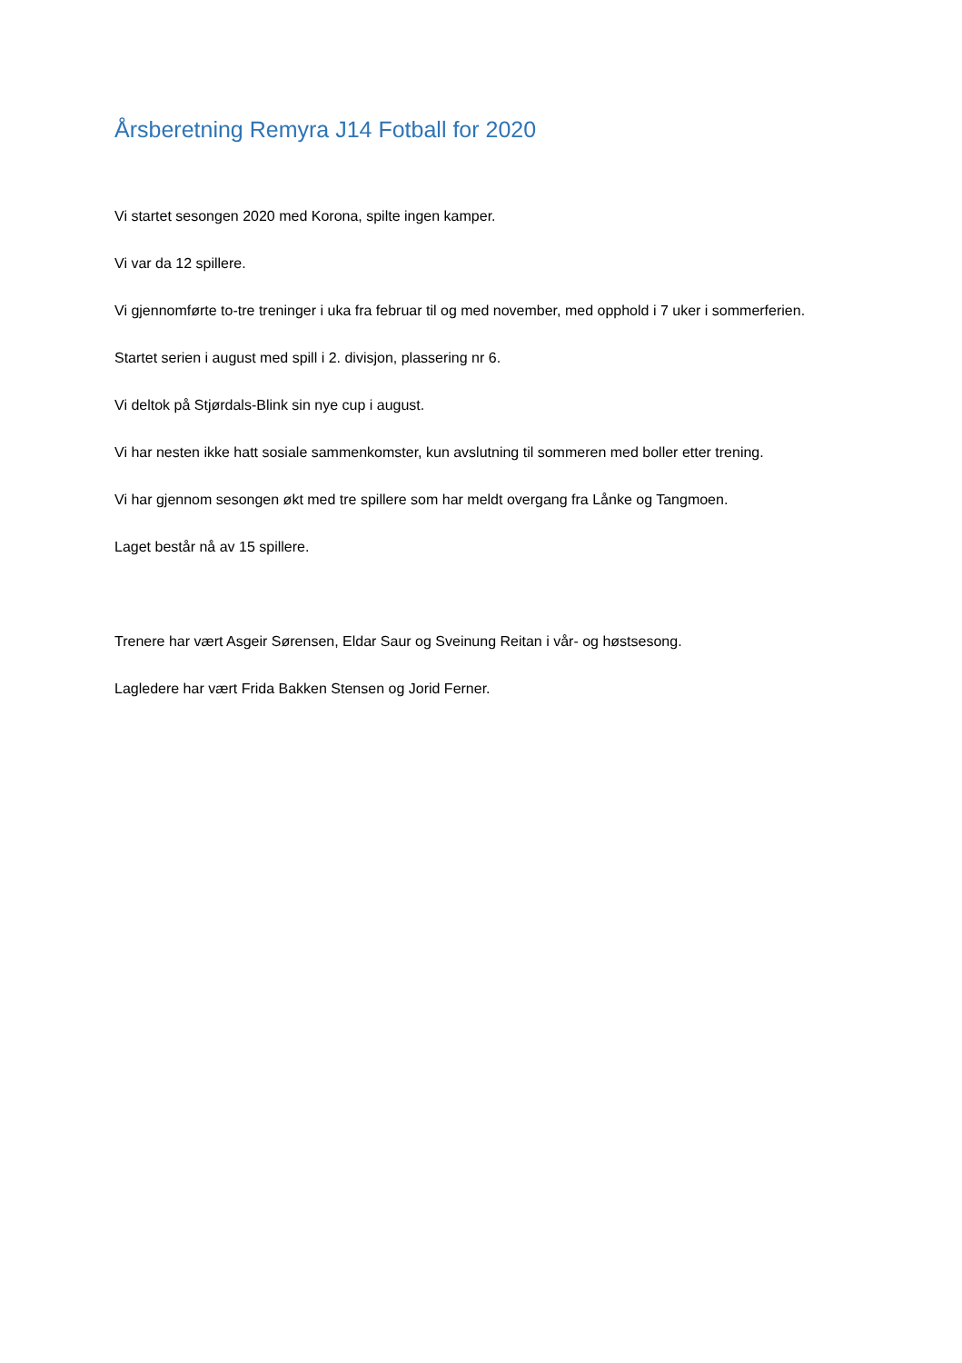Årsberetning Remyra J14 Fotball for 2020
Vi startet sesongen 2020 med Korona, spilte ingen kamper.
Vi var da 12 spillere.
Vi gjennomførte to-tre treninger i uka fra februar til og med november, med opphold i 7 uker i sommerferien.
Startet serien i august med spill i 2. divisjon, plassering nr 6.
Vi deltok på Stjørdals-Blink sin nye cup i august.
Vi har nesten ikke hatt sosiale sammenkomster, kun avslutning til sommeren med boller etter trening.
Vi har gjennom sesongen økt med tre spillere som har meldt overgang fra Lånke og Tangmoen.
Laget består nå av 15 spillere.
Trenere har vært Asgeir Sørensen, Eldar Saur og Sveinung Reitan i vår- og høstsesong.
Lagledere har vært Frida Bakken Stensen og Jorid Ferner.